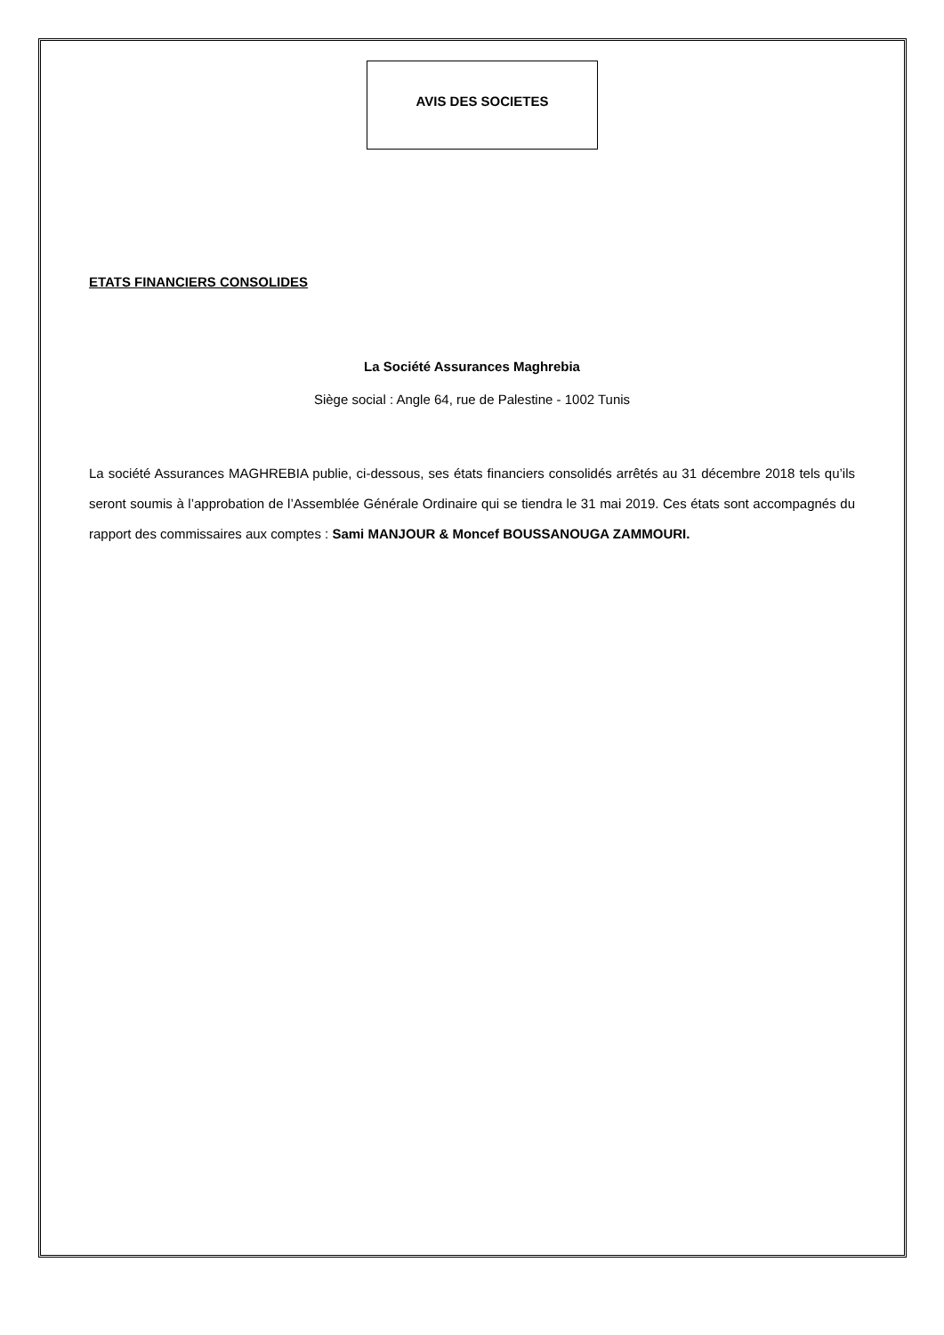AVIS DES SOCIETES
ETATS FINANCIERS CONSOLIDES
La Société Assurances Maghrebia
Siège social : Angle 64, rue de Palestine - 1002 Tunis
La société Assurances MAGHREBIA publie, ci-dessous, ses états financiers consolidés arrêtés au 31 décembre 2018 tels qu’ils seront soumis à l’approbation de l’Assemblée Générale Ordinaire qui se tiendra le 31 mai 2019. Ces états sont accompagnés du rapport des commissaires aux comptes : Sami MANJOUR & Moncef BOUSSANOUGA ZAMMOURI.